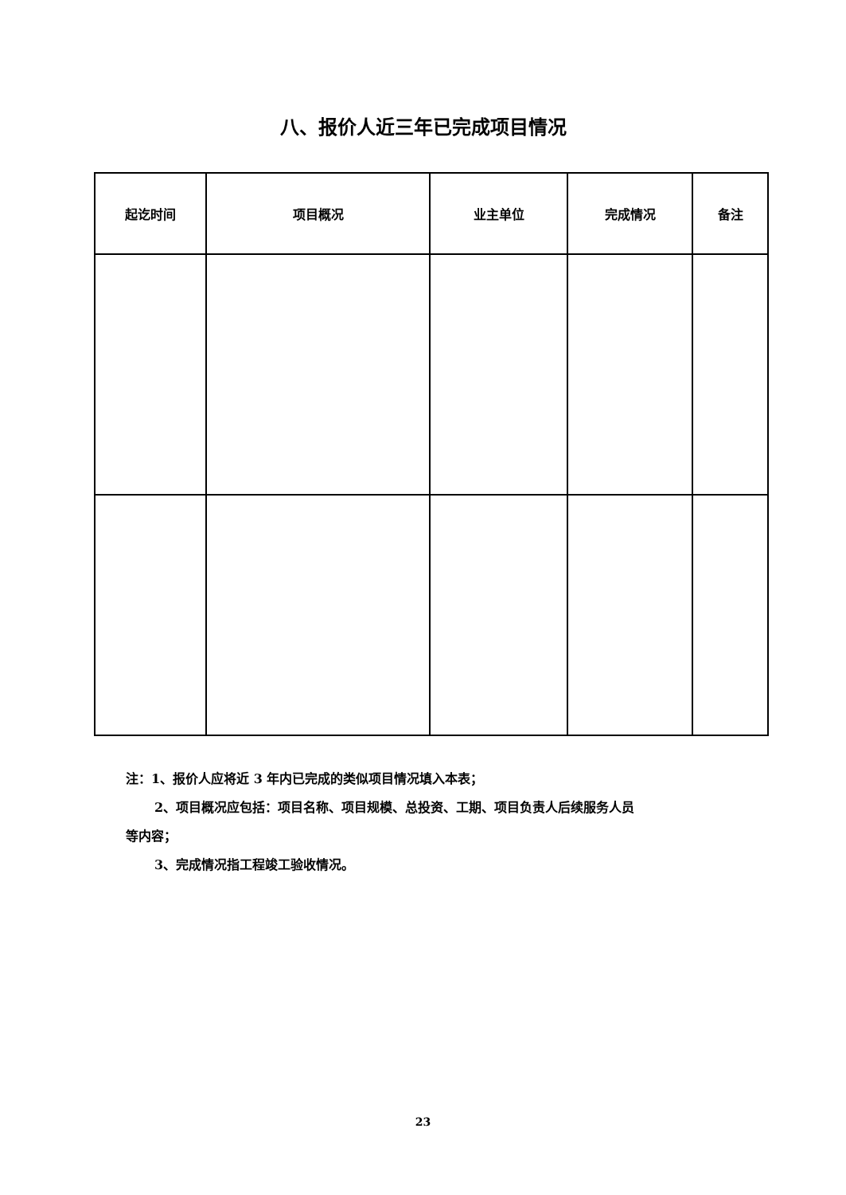八、报价人近三年已完成项目情况
| 起讫时间 | 项目概况 | 业主单位 | 完成情况 | 备注 |
| --- | --- | --- | --- | --- |
注：1、报价人应将近 3 年内已完成的类似项目情况填入本表；
2、项目概况应包括：项目名称、项目规模、总投资、工期、项目负责人后续服务人员
等内容；
3、完成情况指工程竣工验收情况。
23